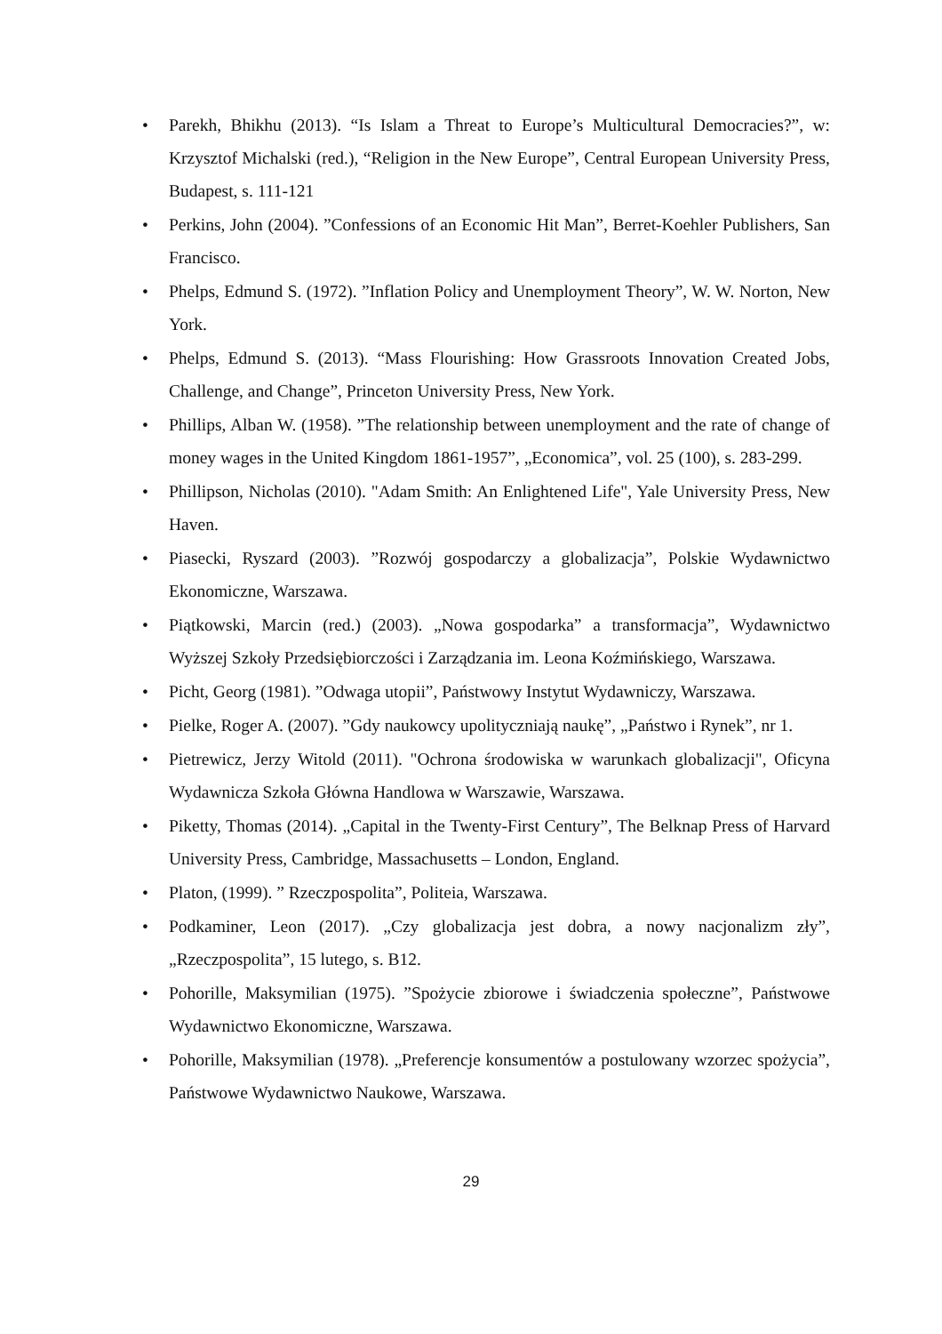• Parekh, Bhikhu (2013). “Is Islam a Threat to Europe’s Multicultural Democracies?”, w: Krzysztof Michalski (red.), “Religion in the New Europe”, Central European University Press, Budapest, s. 111-121
• Perkins, John (2004). ”Confessions of an Economic Hit Man”, Berret-Koehler Publishers, San Francisco.
• Phelps, Edmund S. (1972). ”Inflation Policy and Unemployment Theory”, W. W. Norton, New York.
• Phelps, Edmund S. (2013). “Mass Flourishing: How Grassroots Innovation Created Jobs, Challenge, and Change”, Princeton University Press, New York.
• Phillips, Alban W. (1958). ”The relationship between unemployment and the rate of change of money wages in the United Kingdom 1861-1957”, „Economica”, vol. 25 (100), s. 283-299.
• Phillipson, Nicholas (2010). "Adam Smith: An Enlightened Life", Yale University Press, New Haven.
• Piasecki, Ryszard (2003). ”Rozwój gospodarczy a globalizacja”, Polskie Wydawnictwo Ekonomiczne, Warszawa.
• Piątkowski, Marcin (red.) (2003). „Nowa gospodarka” a transformacja”, Wydawnictwo Wyższej Szkoły Przedsiębiorczości i Zarządzania im. Leona Koźmińskiego, Warszawa.
• Picht, Georg (1981). ”Odwaga utopii”, Państwowy Instytut Wydawniczy, Warszawa.
• Pielke, Roger A. (2007). ”Gdy naukowcy upolityczniają naukę”, „Państwo i Rynek”, nr 1.
• Pietrewicz, Jerzy Witold (2011). "Ochrona środowiska w warunkach globalizacji", Oficyna Wydawnicza Szkoła Główna Handlowa w Warszawie, Warszawa.
• Piketty, Thomas (2014). „Capital in the Twenty-First Century”, The Belknap Press of Harvard University Press, Cambridge, Massachusetts – London, England.
• Platon, (1999). ” Rzeczpospolita”, Politeia, Warszawa.
• Podkaminer, Leon (2017). „Czy globalizacja jest dobra, a nowy nacjonalizm zły”, „Rzeczpospolita”, 15 lutego, s. B12.
• Pohorille, Maksymilian (1975). ”Spożycie zbiorowe i świadczenia społeczne”, Państwowe Wydawnictwo Ekonomiczne, Warszawa.
• Pohorille, Maksymilian (1978). „Preferencje konsumentów a postulowany wzorzec spożycia”, Państwowe Wydawnictwo Naukowe, Warszawa.
29